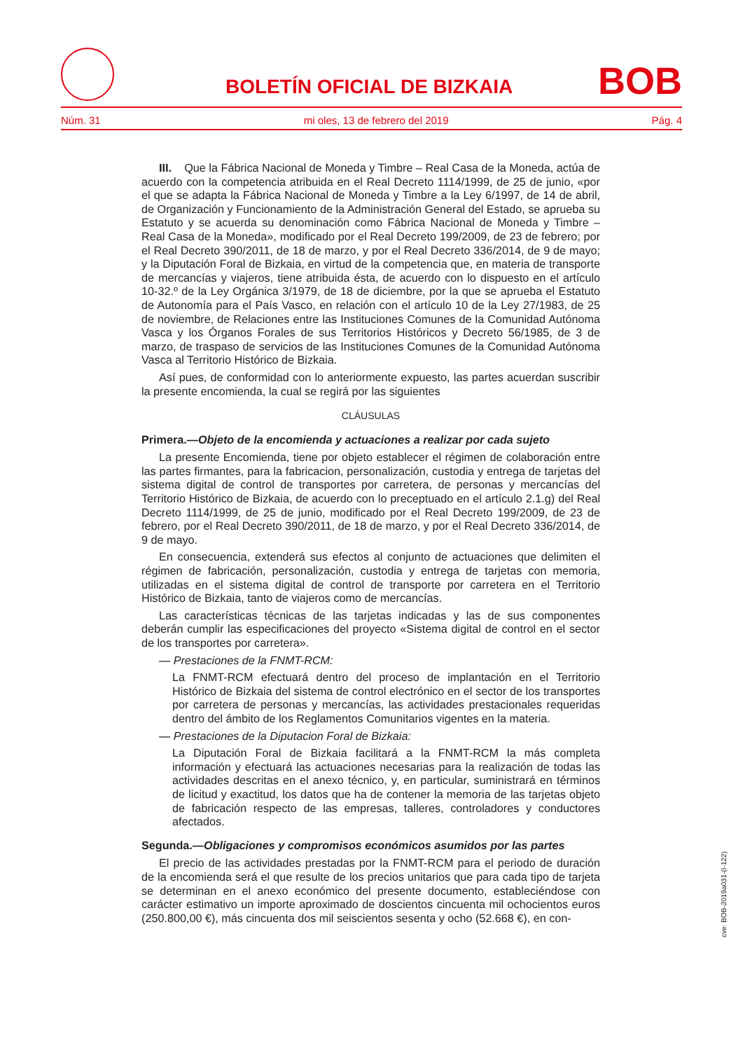BOLETÍN OFICIAL DE BIZKAIA BOB
Núm. 31 mi oles, 13 de febrero del 2019 Pág. 4
III. Que la Fábrica Nacional de Moneda y Timbre – Real Casa de la Moneda, actúa de acuerdo con la competencia atribuida en el Real Decreto 1114/1999, de 25 de junio, «por el que se adapta la Fábrica Nacional de Moneda y Timbre a la Ley 6/1997, de 14 de abril, de Organización y Funcionamiento de la Administración General del Estado, se aprueba su Estatuto y se acuerda su denominación como Fábrica Nacional de Moneda y Timbre – Real Casa de la Moneda», modificado por el Real Decreto 199/2009, de 23 de febrero; por el Real Decreto 390/2011, de 18 de marzo, y por el Real Decreto 336/2014, de 9 de mayo; y la Diputación Foral de Bizkaia, en virtud de la competencia que, en materia de transporte de mercancías y viajeros, tiene atribuida ésta, de acuerdo con lo dispuesto en el artículo 10-32.º de la Ley Orgánica 3/1979, de 18 de diciembre, por la que se aprueba el Estatuto de Autonomía para el País Vasco, en relación con el artículo 10 de la Ley 27/1983, de 25 de noviembre, de Relaciones entre las Instituciones Comunes de la Comunidad Autónoma Vasca y los Órganos Forales de sus Territorios Históricos y Decreto 56/1985, de 3 de marzo, de traspaso de servicios de las Instituciones Comunes de la Comunidad Autónoma Vasca al Territorio Histórico de Bizkaia.
Así pues, de conformidad con lo anteriormente expuesto, las partes acuerdan suscribir la presente encomienda, la cual se regirá por las siguientes
CLÁUSULAS
Primera.—Objeto de la encomienda y actuaciones a realizar por cada sujeto
La presente Encomienda, tiene por objeto establecer el régimen de colaboración entre las partes firmantes, para la fabricacion, personalización, custodia y entrega de tarjetas del sistema digital de control de transportes por carretera, de personas y mercancías del Territorio Histórico de Bizkaia, de acuerdo con lo preceptuado en el artículo 2.1.g) del Real Decreto 1114/1999, de 25 de junio, modificado por el Real Decreto 199/2009, de 23 de febrero, por el Real Decreto 390/2011, de 18 de marzo, y por el Real Decreto 336/2014, de 9 de mayo.
En consecuencia, extenderá sus efectos al conjunto de actuaciones que delimiten el régimen de fabricación, personalización, custodia y entrega de tarjetas con memoria, utilizadas en el sistema digital de control de transporte por carretera en el Territorio Histórico de Bizkaia, tanto de viajeros como de mercancías.
Las características técnicas de las tarjetas indicadas y las de sus componentes deberán cumplir las especificaciones del proyecto «Sistema digital de control en el sector de los transportes por carretera».
— Prestaciones de la FNMT-RCM:
La FNMT-RCM efectuará dentro del proceso de implantación en el Territorio Histórico de Bizkaia del sistema de control electrónico en el sector de los transportes por carretera de personas y mercancías, las actividades prestacionales requeridas dentro del ámbito de los Reglamentos Comunitarios vigentes en la materia.
— Prestaciones de la Diputacion Foral de Bizkaia:
La Diputación Foral de Bizkaia facilitará a la FNMT-RCM la más completa información y efectuará las actuaciones necesarias para la realización de todas las actividades descritas en el anexo técnico, y, en particular, suministrará en términos de licitud y exactitud, los datos que ha de contener la memoria de las tarjetas objeto de fabricación respecto de las empresas, talleres, controladores y conductores afectados.
Segunda.—Obligaciones y compromisos económicos asumidos por las partes
El precio de las actividades prestadas por la FNMT-RCM para el periodo de duración de la encomienda será el que resulte de los precios unitarios que para cada tipo de tarjeta se determinan en el anexo económico del presente documento, estableciéndose con carácter estimativo un importe aproximado de doscientos cincuenta mil ochocientos euros (250.800,00 €), más cincuenta dos mil seiscientos sesenta y ocho (52.668 €), en con-
cve: BOB-2019a031-(I-122)